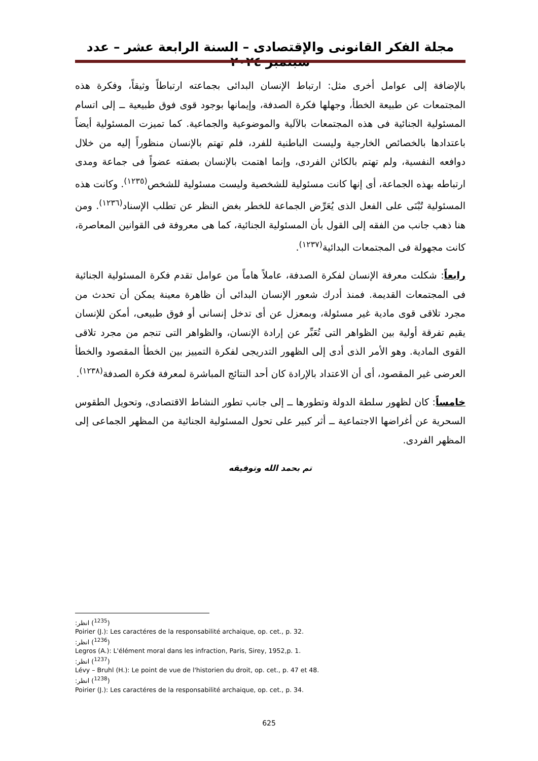مجلة الفكر القانونى والإقتصادى – السنة الرابعة عشر – عدد سبتمبر ٢٠٢٤
بالإضافة إلى عوامل أخرى مثل: ارتباط الإنسان البدائى بجماعته ارتباطاً وثيقاً، وفكرة هذه المجتمعات عن طبيعة الخطأ، وجهلها فكرة الصدفة، وإيمانها بوجود قوى فوق طبيعية ــ إلى اتسام المسئولية الجنائية فى هذه المجتمعات بالآلية والموضوعية والجماعية. كما تميزت المسئولية أيضاً باعتدادها بالخصائص الخارجية وليست الباطنية للفرد، فلم تهتم بالإنسان منظوراً إليه من خلال دوافعه النفسية، ولم تهتم بالكائن الفردى، وإنما اهتمت بالإنسان بصفته عضواً فى جماعة ومدى ارتباطه بهذه الجماعة، أى إنها كانت مسئولية للشخصية وليست مسئولية للشخص<sup>(١٢٣٥)</sup>. وكانت هذه المسئولية تُبْنَى على الفعل الذى يُعَرِّض الجماعة للخطر بغض النظر عن تطلب الإسناد<sup>(١٢٣٦)</sup>. ومن هنا ذهب جانب من الفقه إلى القول بأن المسئولية الجنائية، كما هى معروفة فى القوانين المعاصرة، كانت مجهولة فى المجتمعات البدائية<sup>(١٢٣٧)</sup>.
رابعاً: شكلت معرفة الإنسان لفكرة الصدفة، عاملاً هاماً من عوامل تقدم فكرة المسئولية الجنائية فى المجتمعات القديمة. فمنذ أدرك شعور الإنسان البدائى أن ظاهرة معينة يمكن أن تحدث من مجرد تلاقى قوى مادية غير مسئولة، وبمعزل عن أى تدخل إنسانى أو فوق طبيعى، أمكن للإنسان يقيم تفرقة أولية بين الظواهر التى تُعَبِّر عن إرادة الإنسان، والظواهر التى تنجم من مجرد تلاقى القوى المادية. وهو الأمر الذى أدى إلى الظهور التدريجى لفكرة التمييز بين الخطأ المقصود والخطأ العرضى غير المقصود، أى أن الاعتداد بالإرادة كان أحد النتائج المباشرة لمعرفة فكرة الصدفة<sup>(١٢٣٨)</sup>.
خامساً: كان لظهور سلطة الدولة وتطورها ــ إلى جانب تطور النشاط الاقتصادى، وتحويل الطقوس السحرية عن أغراضها الاجتماعية ــ أثر كبير على تحول المسئولية الجنائية من المظهر الجماعى إلى المظهر الفردى.
تم بحمد الله وتوفيقه
(<sup>1235</sup>) انظر:
Poirier (J.): Les caractéres de la responsabilité archaique, op. cet., p. 32.
(<sup>1236</sup>) انظر:
Legros (A.): L'élément moral dans les infraction, Paris, Sirey, 1952,p. 1.
(<sup>1237</sup>) انظر:
Lévy – Bruhl (H.): Le point de vue de l'historien du droit, op. cet., p. 47 et 48.
(<sup>1238</sup>) انظر:
Poirier (J.): Les caractéres de la responsabilité archaique, op. cet., p. 34.
625